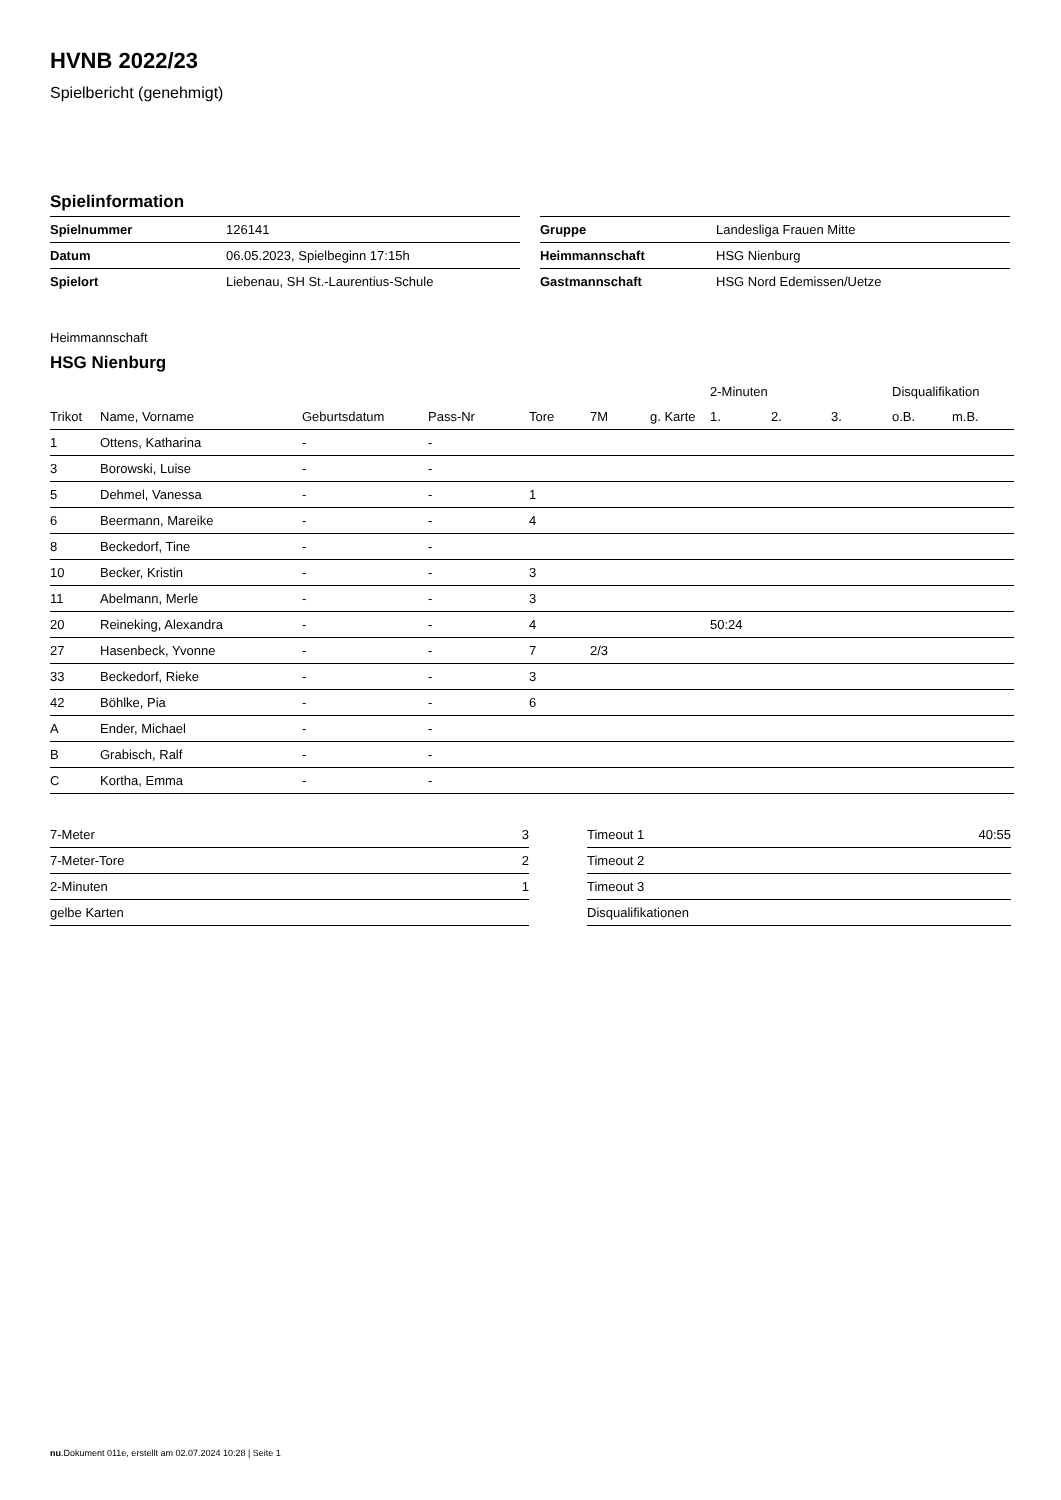HVNB 2022/23
Spielbericht (genehmigt)
Spielinformation
| Spielnummer | 126141 |
| Datum | 06.05.2023, Spielbeginn 17:15h |
| Spielort | Liebenau, SH St.-Laurentius-Schule |
| Gruppe | Landesliga Frauen Mitte |
| Heimmannschaft | HSG Nienburg |
| Gastmannschaft | HSG Nord Edemissen/Uetze |
Heimmannschaft
HSG Nienburg
| | | | | | | | 2-Minuten | | | Disqualifikation | |
| --- | --- | --- | --- | --- | --- | --- | --- | --- | --- | --- | --- |
| Trikot | Name, Vorname | Geburtsdatum | Pass-Nr | Tore | 7M | g. Karte | 1. | 2. | 3. | o.B. | m.B. |
| 1 | Ottens, Katharina | - | - | | | | | | | | |
| 3 | Borowski, Luise | - | - | | | | | | | | |
| 5 | Dehmel, Vanessa | - | - | 1 | | | | | | | |
| 6 | Beermann, Mareike | - | - | 4 | | | | | | | |
| 8 | Beckedorf, Tine | - | - | | | | | | | | |
| 10 | Becker, Kristin | - | - | 3 | | | | | | | |
| 11 | Abelmann, Merle | - | - | 3 | | | | | | | |
| 20 | Reineking, Alexandra | - | - | 4 | | | 50:24 | | | | |
| 27 | Hasenbeck, Yvonne | - | - | 7 | 2/3 | | | | | | |
| 33 | Beckedorf, Rieke | - | - | 3 | | | | | | | |
| 42 | Böhlke, Pia | - | - | 6 | | | | | | | |
| A | Ender, Michael | - | - | | | | | | | | |
| B | Grabisch, Ralf | - | - | | | | | | | | |
| C | Kortha, Emma | - | - | | | | | | | | |
| 7-Meter | 3 |
| 7-Meter-Tore | 2 |
| 2-Minuten | 1 |
| gelbe Karten | |
| Timeout 1 | 40:55 |
| Timeout 2 | |
| Timeout 3 | |
| Disqualifikationen | |
nu.Dokument 011e, erstellt am 02.07.2024 10:28 | Seite 1